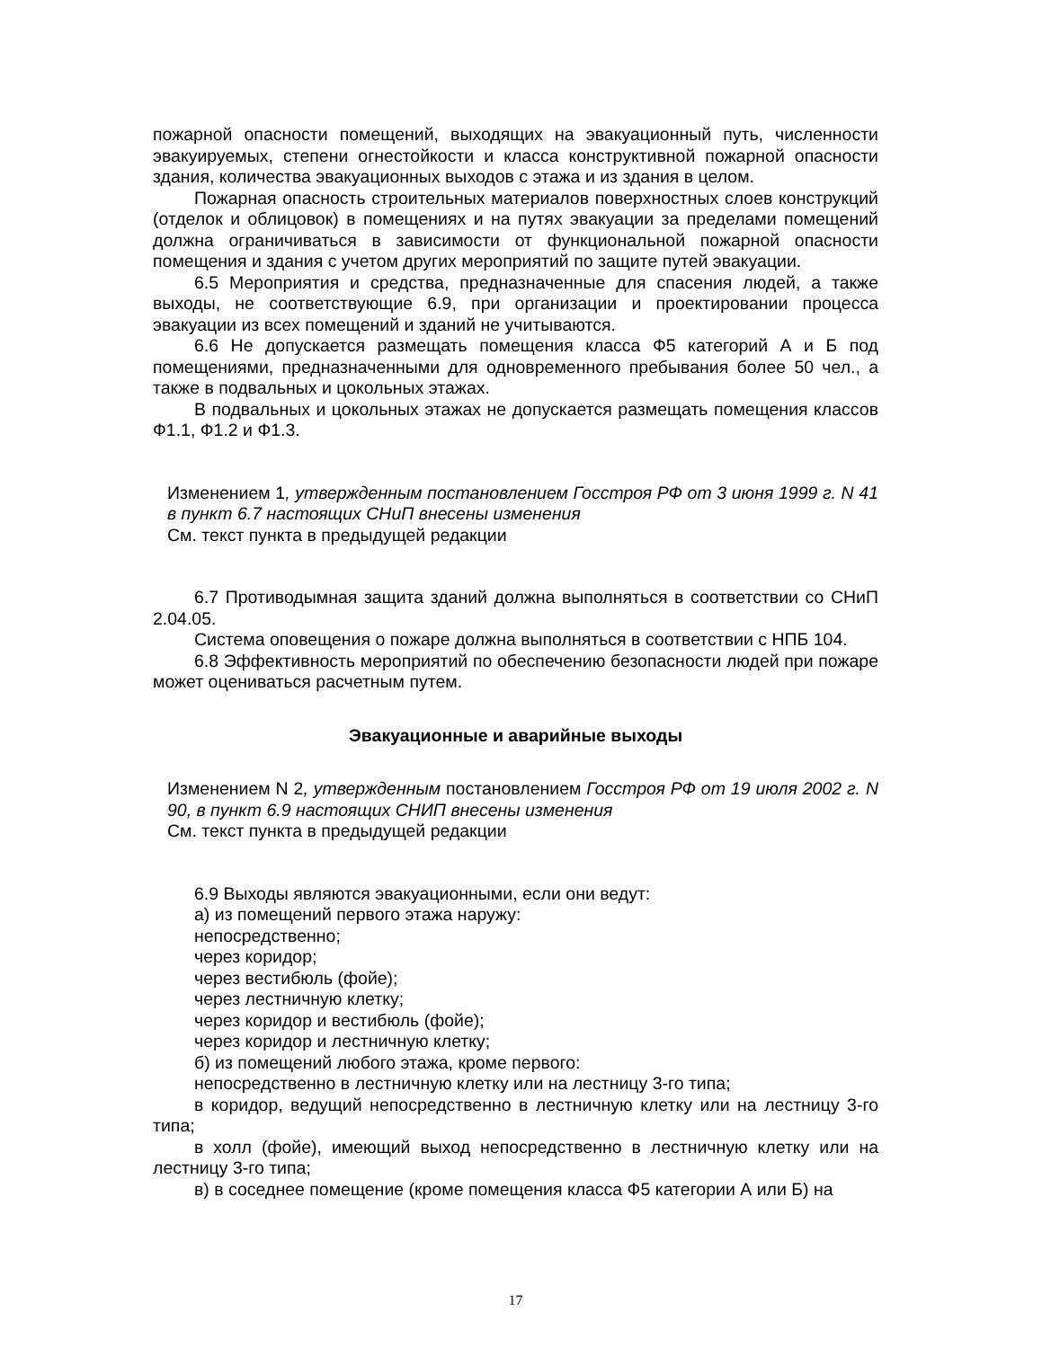пожарной опасности помещений, выходящих на эвакуационный путь, численности эвакуируемых, степени огнестойкости и класса конструктивной пожарной опасности здания, количества эвакуационных выходов с этажа и из здания в целом.
Пожарная опасность строительных материалов поверхностных слоев конструкций (отделок и облицовок) в помещениях и на путях эвакуации за пределами помещений должна ограничиваться в зависимости от функциональной пожарной опасности помещения и здания с учетом других мероприятий по защите путей эвакуации.
6.5 Мероприятия и средства, предназначенные для спасения людей, а также выходы, не соответствующие 6.9, при организации и проектировании процесса эвакуации из всех помещений и зданий не учитываются.
6.6 Не допускается размещать помещения класса Ф5 категорий А и Б под помещениями, предназначенными для одновременного пребывания более 50 чел., а также в подвальных и цокольных этажах.
В подвальных и цокольных этажах не допускается размещать помещения классов Ф1.1, Ф1.2 и Ф1.3.
Изменением 1, утвержденным постановлением Госстроя РФ от 3 июня 1999 г. N 41 в пункт 6.7 настоящих СНиП внесены изменения
См. текст пункта в предыдущей редакции
6.7 Противодымная защита зданий должна выполняться в соответствии со СНиП 2.04.05.
Система оповещения о пожаре должна выполняться в соответствии с НПБ 104.
6.8 Эффективность мероприятий по обеспечению безопасности людей при пожаре может оцениваться расчетным путем.
Эвакуационные и аварийные выходы
Изменением N 2, утвержденным постановлением Госстроя РФ от 19 июля 2002 г. N 90, в пункт 6.9 настоящих СНИП внесены изменения
См. текст пункта в предыдущей редакции
6.9 Выходы являются эвакуационными, если они ведут:
а) из помещений первого этажа наружу:
непосредственно;
через коридор;
через вестибюль (фойе);
через лестничную клетку;
через коридор и вестибюль (фойе);
через коридор и лестничную клетку;
б) из помещений любого этажа, кроме первого:
непосредственно в лестничную клетку или на лестницу 3-го типа;
в коридор, ведущий непосредственно в лестничную клетку или на лестницу 3-го типа;
в холл (фойе), имеющий выход непосредственно в лестничную клетку или на лестницу 3-го типа;
в) в соседнее помещение (кроме помещения класса Ф5 категории А или Б) на
17